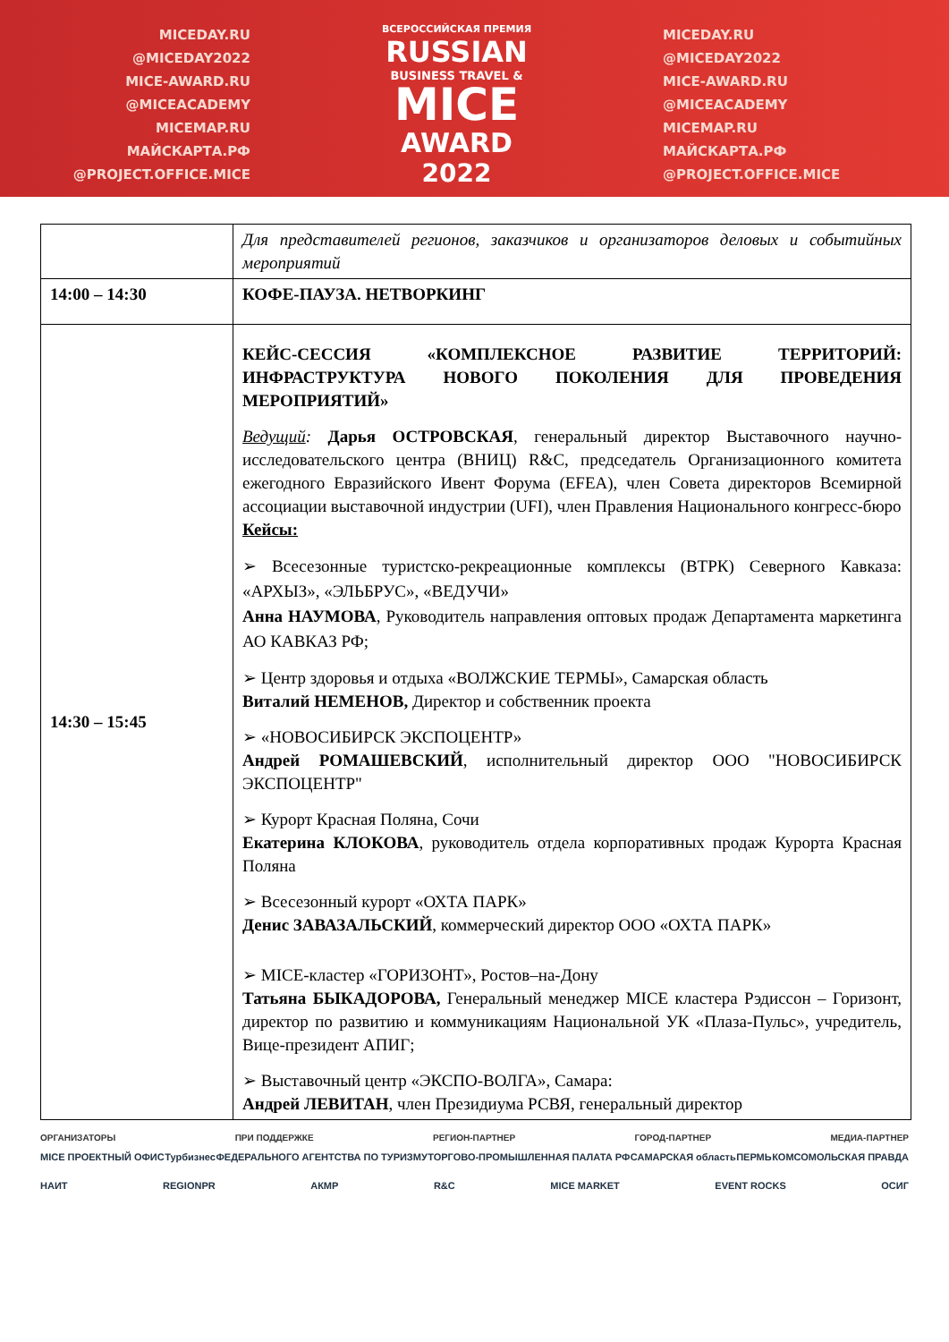MICEDAY.RU
@MICEDAY2022
MICE-AWARD.RU
@MICEACADEMY
MICEMAP.RU
МАЙСКАРТА.РФ
@PROJECT.OFFICE.MICE
ВСЕРОССИЙСКАЯ ПРЕМИЯ
RUSSIAN
BUSINESS TRAVEL &
MICE
AWARD
2022
MICEDAY.RU
@MICEDAY2022
MICE-AWARD.RU
@MICEACADEMY
MICEMAP.RU
МАЙСКАРТА.РФ
@PROJECT.OFFICE.MICE
| | Для представителей регионов, заказчиков и организаторов деловых и событийных мероприятий |
| 14:00 – 14:30 | КОФЕ-ПАУЗА. НЕТВОРКИНГ |
| 14:30 – 15:45 | КЕЙС-СЕССИЯ «КОМПЛЕКСНОЕ РАЗВИТИЕ ТЕРРИТОРИЙ: ИНФРАСТРУКТУРА НОВОГО ПОКОЛЕНИЯ ДЛЯ ПРОВЕДЕНИЯ МЕРОПРИЯТИЙ» Ведущий : Дарья ОСТРОВСКАЯ , генеральный директор Выставочного научно-исследовательского центра (ВНИЦ) R&C, председатель Организационного комитета ежегодного Евразийского Ивент Форума (EFEA), член Совета директоров Всемирной ассоциации выставочной индустрии (UFI), член Правления Национального конгресс-бюро Кейсы: ➢ Всесезонные туристско-рекреационные комплексы (ВТРК) Северного Кавказа: «АРХЫЗ», «ЭЛЬБРУС», «ВЕДУЧИ» Анна НАУМОВА , Руководитель направления оптовых продаж Департамента маркетинга АО КАВКАЗ РФ; ➢ Центр здоровья и отдыха «ВОЛЖСКИЕ ТЕРМЫ», Самарская область Виталий НЕМЕНОВ, Директор и собственник проекта ➢ «НОВОСИБИРСК ЭКСПОЦЕНТР» Андрей РОМАШЕВСКИЙ , исполнительный директор ООО "НОВОСИБИРСК ЭКСПОЦЕНТР" ➢ Курорт Красная Поляна, Сочи Екатерина КЛОКОВА , руководитель отдела корпоративных продаж Курорта Красная Поляна ➢ Всесезонный курорт «ОХТА ПАРК» Денис ЗАВАЗАЛЬСКИЙ , коммерческий директор ООО «ОХТА ПАРК» ➢ MICE-кластер «ГОРИЗОНТ», Ростов–на-Дону Татьяна БЫКАДОРОВА, Генеральный менеджер MICE кластера Рэдиссон – Горизонт, директор по развитию и коммуникациям Национальной УК «Плаза-Пульс», учредитель, Вице-президент АПИГ; ➢ Выставочный центр «ЭКСПО-ВОЛГА», Самара: Андрей ЛЕВИТАН , член Президиума РСВЯ, генеральный директор |
ОРГАНИЗАТОРЫ ПРИ ПОДДЕРЖКЕ РЕГИОН-ПАРТНЕР ГОРОД-ПАРТНЕР МЕДИА-ПАРТНЕР
MICE ПРОЕКТНЫЙ ОФИС Турбизнес ФЕДЕРАЛЬНОГО АГЕНТСТВА ПО ТУРИЗМУ ТОРГОВО-ПРОМЫШЛЕННАЯ ПАЛАТА РФ САМАРСКАЯ область ПЕРМЬ КОМСОМОЛЬСКАЯ ПРАВДА
НАИТ REGIONPR АКМР R&C MICE MARKET EVENT ROCKS ОСИГ